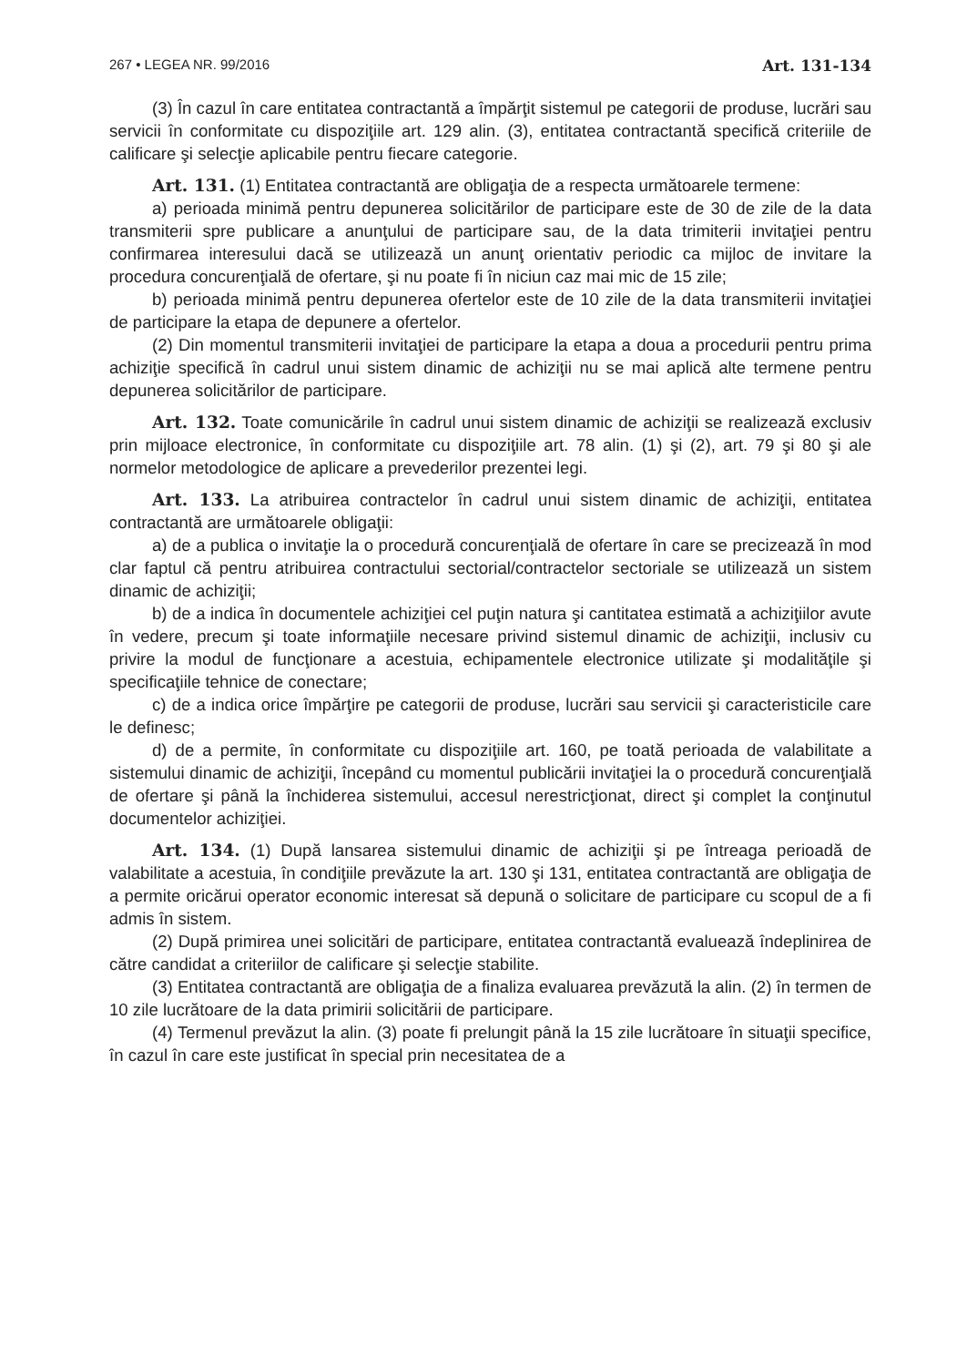267 • LEGEA NR. 99/2016 Art. 131-134
(3) În cazul în care entitatea contractantă a împărţit sistemul pe categorii de produse, lucrări sau servicii în conformitate cu dispoziţiile art. 129 alin. (3), entitatea contractantă specifică criteriile de calificare şi selecţie aplicabile pentru fiecare categorie.
Art. 131. (1) Entitatea contractantă are obligaţia de a respecta următoarele termene:
a) perioada minimă pentru depunerea solicitărilor de participare este de 30 de zile de la data transmiterii spre publicare a anunţului de participare sau, de la data trimiterii invitaţiei pentru confirmarea interesului dacă se utilizează un anunţ orientativ periodic ca mijloc de invitare la procedura concurenţială de ofertare, şi nu poate fi în niciun caz mai mic de 15 zile;
b) perioada minimă pentru depunerea ofertelor este de 10 zile de la data transmiterii invitaţiei de participare la etapa de depunere a ofertelor.
(2) Din momentul transmiterii invitaţiei de participare la etapa a doua a procedurii pentru prima achiziţie specifică în cadrul unui sistem dinamic de achiziţii nu se mai aplică alte termene pentru depunerea solicitărilor de participare.
Art. 132. Toate comunicările în cadrul unui sistem dinamic de achiziţii se realizează exclusiv prin mijloace electronice, în conformitate cu dispoziţiile art. 78 alin. (1) şi (2), art. 79 şi 80 şi ale normelor metodologice de aplicare a prevederilor prezentei legi.
Art. 133. La atribuirea contractelor în cadrul unui sistem dinamic de achiziţii, entitatea contractantă are următoarele obligaţii:
a) de a publica o invitaţie la o procedură concurenţială de ofertare în care se precizează în mod clar faptul că pentru atribuirea contractului sectorial/contractelor sectoriale se utilizează un sistem dinamic de achiziţii;
b) de a indica în documentele achiziţiei cel puţin natura şi cantitatea estimată a achiziţiilor avute în vedere, precum şi toate informaţiile necesare privind sistemul dinamic de achiziţii, inclusiv cu privire la modul de funcţionare a acestuia, echipamentele electronice utilizate şi modalităţile şi specificaţiile tehnice de conectare;
c) de a indica orice împărţire pe categorii de produse, lucrări sau servicii şi caracteristicile care le definesc;
d) de a permite, în conformitate cu dispoziţiile art. 160, pe toată perioada de valabilitate a sistemului dinamic de achiziţii, începând cu momentul publicării invitaţiei la o procedură concurenţială de ofertare şi până la închiderea sistemului, accesul nerestricţionat, direct şi complet la conţinutul documentelor achiziţiei.
Art. 134. (1) După lansarea sistemului dinamic de achiziţii şi pe întreaga perioadă de valabilitate a acestuia, în condiţiile prevăzute la art. 130 şi 131, entitatea contractantă are obligaţia de a permite oricărui operator economic interesat să depună o solicitare de participare cu scopul de a fi admis în sistem.
(2) După primirea unei solicitări de participare, entitatea contractantă evaluează îndeplinirea de către candidat a criteriilor de calificare şi selecţie stabilite.
(3) Entitatea contractantă are obligaţia de a finaliza evaluarea prevăzută la alin. (2) în termen de 10 zile lucrătoare de la data primirii solicitării de participare.
(4) Termenul prevăzut la alin. (3) poate fi prelungit până la 15 zile lucrătoare în situaţii specifice, în cazul în care este justificat în special prin necesitatea de a